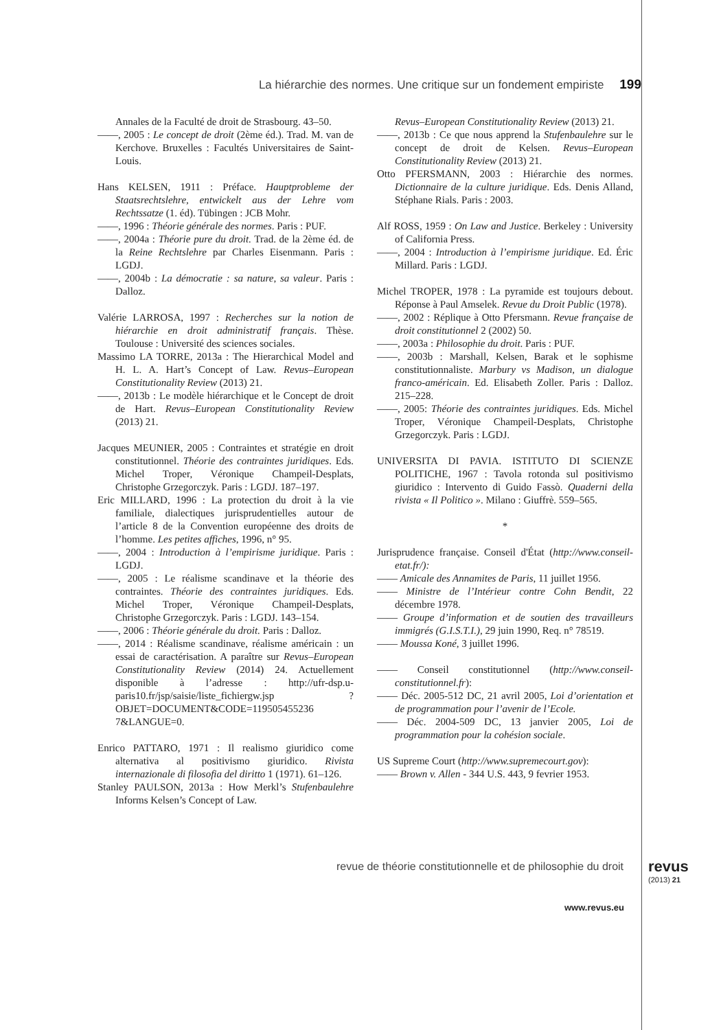La hiérarchie des normes. Une critique sur un fondement empiriste 199
Annales de la Faculté de droit de Strasbourg. 43–50.
——, 2005 : Le concept de droit (2ème éd.). Trad. M. van de Kerchove. Bruxelles : Facultés Universitaires de Saint-Louis.
Hans KELSEN, 1911 : Préface. Hauptprobleme der Staatsrechtslehre, entwickelt aus der Lehre vom Rechtssatze (1. éd). Tübingen : JCB Mohr.
——, 1996 : Théorie générale des normes. Paris : PUF.
——, 2004a : Théorie pure du droit. Trad. de la 2ème éd. de la Reine Rechtslehre par Charles Eisenmann. Paris : LGDJ.
——, 2004b : La démocratie : sa nature, sa valeur. Paris : Dalloz.
Valérie LARROSA, 1997 : Recherches sur la notion de hiérarchie en droit administratif français. Thèse. Toulouse : Université des sciences sociales.
Massimo LA TORRE, 2013a : The Hierarchical Model and H. L. A. Hart’s Concept of Law. Revus–European Constitutionality Review (2013) 21.
——, 2013b : Le modèle hiérarchique et le Concept de droit de Hart. Revus–European Constitutionality Review (2013) 21.
Jacques MEUNIER, 2005 : Contraintes et stratégie en droit constitutionnel. Théorie des contraintes juridiques. Eds. Michel Troper, Véronique Champeil-Desplats, Christophe Grzegorczyk. Paris : LGDJ. 187–197.
Eric MILLARD, 1996 : La protection du droit à la vie familiale, dialectiques jurisprudentielles autour de l’article 8 de la Convention européenne des droits de l’homme. Les petites affiches, 1996, n° 95.
——, 2004 : Introduction à l’empirisme juridique. Paris : LGDJ.
——, 2005 : Le réalisme scandinave et la théorie des contraintes. Théorie des contraintes juridiques. Eds. Michel Troper, Véronique Champeil-Desplats, Christophe Grzegorczyk. Paris : LGDJ. 143–154.
——, 2006 : Théorie générale du droit. Paris : Dalloz.
——, 2014 : Réalisme scandinave, réalisme américain : un essai de caractérisation. A paraître sur Revus–European Constitutionality Review (2014) 24. Actuellement disponible à l’adresse : http://ufr-dsp.u-paris10.fr/jsp/saisie/liste_fichiergw.jsp ?OBJET=DOCUMENT&CODE=119505455236 7&LANGUE=0.
Enrico PATTARO, 1971 : Il realismo giuridico come alternativa al positivismo giuridico. Rivista internazionale di filosofia del diritto 1 (1971). 61–126.
Stanley PAULSON, 2013a : How Merkl’s Stufenbaulehre Informs Kelsen’s Concept of Law.
Revus–European Constitutionality Review (2013) 21.
——, 2013b : Ce que nous apprend la Stufenbaulehre sur le concept de droit de Kelsen. Revus–European Constitutionality Review (2013) 21.
Otto PFERSMANN, 2003 : Hiérarchie des normes. Dictionnaire de la culture juridique. Eds. Denis Alland, Stéphane Rials. Paris : 2003.
Alf ROSS, 1959 : On Law and Justice. Berkeley : University of California Press.
——, 2004 : Introduction à l’empirisme juridique. Ed. Éric Millard. Paris : LGDJ.
Michel TROPER, 1978 : La pyramide est toujours debout. Réponse à Paul Amselek. Revue du Droit Public (1978).
——, 2002 : Réplique à Otto Pfersmann. Revue française de droit constitutionnel 2 (2002) 50.
——, 2003a : Philosophie du droit. Paris : PUF.
——, 2003b : Marshall, Kelsen, Barak et le sophisme constitutionnaliste. Marbury vs Madison, un dialogue franco-américain. Ed. Elisabeth Zoller. Paris : Dalloz. 215–228.
——, 2005: Théorie des contraintes juridiques. Eds. Michel Troper, Véronique Champeil-Desplats, Christophe Grzegorczyk. Paris : LGDJ.
UNIVERSITA DI PAVIA. ISTITUTO DI SCIENZE POLITICHE, 1967 : Tavola rotonda sul positivismo giuridico : Intervento di Guido Fassò. Quaderni della rivista « Il Politico ». Milano : Giuffrè. 559–565.
*
Jurisprudence française. Conseil d'État (http://www.conseil-etat.fr/):
—— Amicale des Annamites de Paris, 11 juillet 1956.
—— Ministre de l’Intérieur contre Cohn Bendit, 22 décembre 1978.
—— Groupe d’information et de soutien des travailleurs immigrés (G.I.S.T.I.), 29 juin 1990, Req. n° 78519.
—— Moussa Koné, 3 juillet 1996.
—— Conseil constitutionnel (http://www.conseil-constitutionnel.fr):
—— Déc. 2005-512 DC, 21 avril 2005, Loi d’orientation et de programmation pour l’avenir de l’Ecole.
—— Déc. 2004-509 DC, 13 janvier 2005, Loi de programmation pour la cohésion sociale.
US Supreme Court (http://www.supremecourt.gov):
—— Brown v. Allen - 344 U.S. 443, 9 fevrier 1953.
revue de théorie constitutionnelle et de philosophie du droit
revus
(2013) 21
www.revus.eu